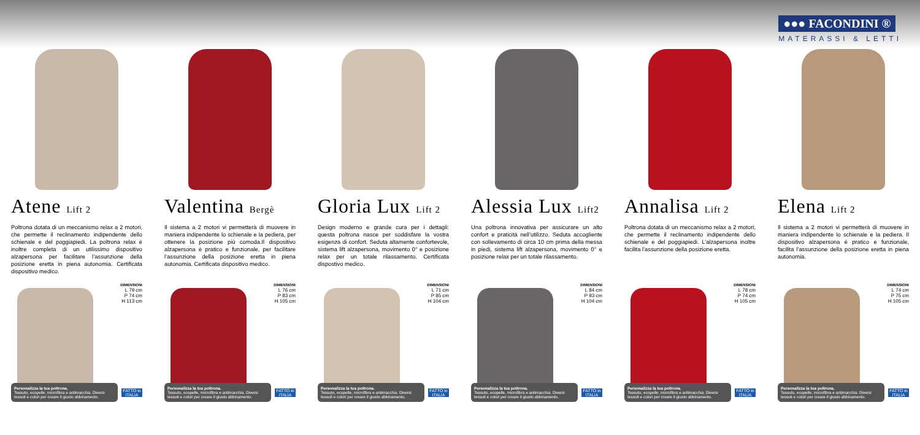●●● FACONDINI ®
MATERASSI & LETTI
Atene Lift 2
Poltrona dotata di un meccanismo relax a 2 motori, che permette il reclinamento indipendente dello schienale e del poggiapiedi. La poltrona relax è inoltre completa di un utilissimo dispositivo alzapersona per facilitare l’assunzione della posizione eretta in piena autonomia. Certificata dispositivo medico.
DIMENSIONI
L 79 cm
P 74 cm
H 113 cm
Personalizza la tua poltrona.
Tessuto, ecopelle, microfibra e antimacchia. Diversi tessuti e colori per creare il giusto abbinamento.
FATTO in ITALIA
Valentina Bergè
Il sistema a 2 motori vi permetterà di muovere in maniera indipendente lo schienale e la pediera, per ottenere la posizione più comoda.Il dispositivo alzapersona è pratico e funzionale, per facilitare l’assunzione della posizione eretta in piena autonomia. Certificata dispositivo medico.
DIMENSIONI
L 76 cm
P 83 cm
H 105 cm
Personalizza la tua poltrona.
Tessuto, ecopelle, microfibra e antimacchia. Diversi tessuti e colori per creare il giusto abbinamento.
FATTO in ITALIA
Gloria Lux Lift 2
Design moderno e grande cura per i dettagli: questa poltrona nasce per soddisfare la vostra esigenza di confort. Seduta altamente confortevole, sistema lift alzapersona, movimento 0° e posizione relax per un totale rilassamento. Certificata dispostivo medico.
DIMENSIONI
L 71 cm
P 85 cm
H 104 cm
Personalizza la tua poltrona.
Tessuto, ecopelle, microfibra e antimacchia. Diversi tessuti e colori per creare il giusto abbinamento.
FATTO in ITALIA
Alessia Lux Lift2
Una poltrona innovativa per assicurare un alto confort e praticità nell’utilizzo. Seduta accogliente con sollevamento di circa 10 cm prima della messa in piedi, sistema lift alzapersona, movimento 0° e posizione relax per un totale rilassamento.
DIMENSIONI
L 84 cm
P 93 cm
H 104 cm
Personalizza la tua poltrona.
Tessuto, ecopelle, microfibra e antimacchia. Diversi tessuti e colori per creare il giusto abbinamento.
FATTO in ITALIA
Annalisa Lift 2
Poltrona dotata di un meccanismo relax a 2 motori, che permette il reclinamento indipendente dello schienale e del poggiapiedi. L’alzapersona inoltre facilita l’assunzione della posizione eretta.
DIMENSIONI
L 78 cm
P 74 cm
H 105 cm
Personalizza la tua poltrona.
Tessuto, ecopelle, microfibra e antimacchia. Diversi tessuti e colori per creare il giusto abbinamento.
FATTO in ITALIA
Elena Lift 2
Il sistema a 2 motori vi permetterà di muovere in maniera indipendente lo schienale e la pediera. Il dispositivo alzapersona è pratico e funzionale, facilita l’assunzione della posizione eretta in piena autonomia.
DIMENSIONI
L 74 cm
P 75 cm
H 105 cm
Personalizza la tua poltrona.
Tessuto, ecopelle, microfibra e antimacchia. Diversi tessuti e colori per creare il giusto abbinamento.
FATTO in ITALIA